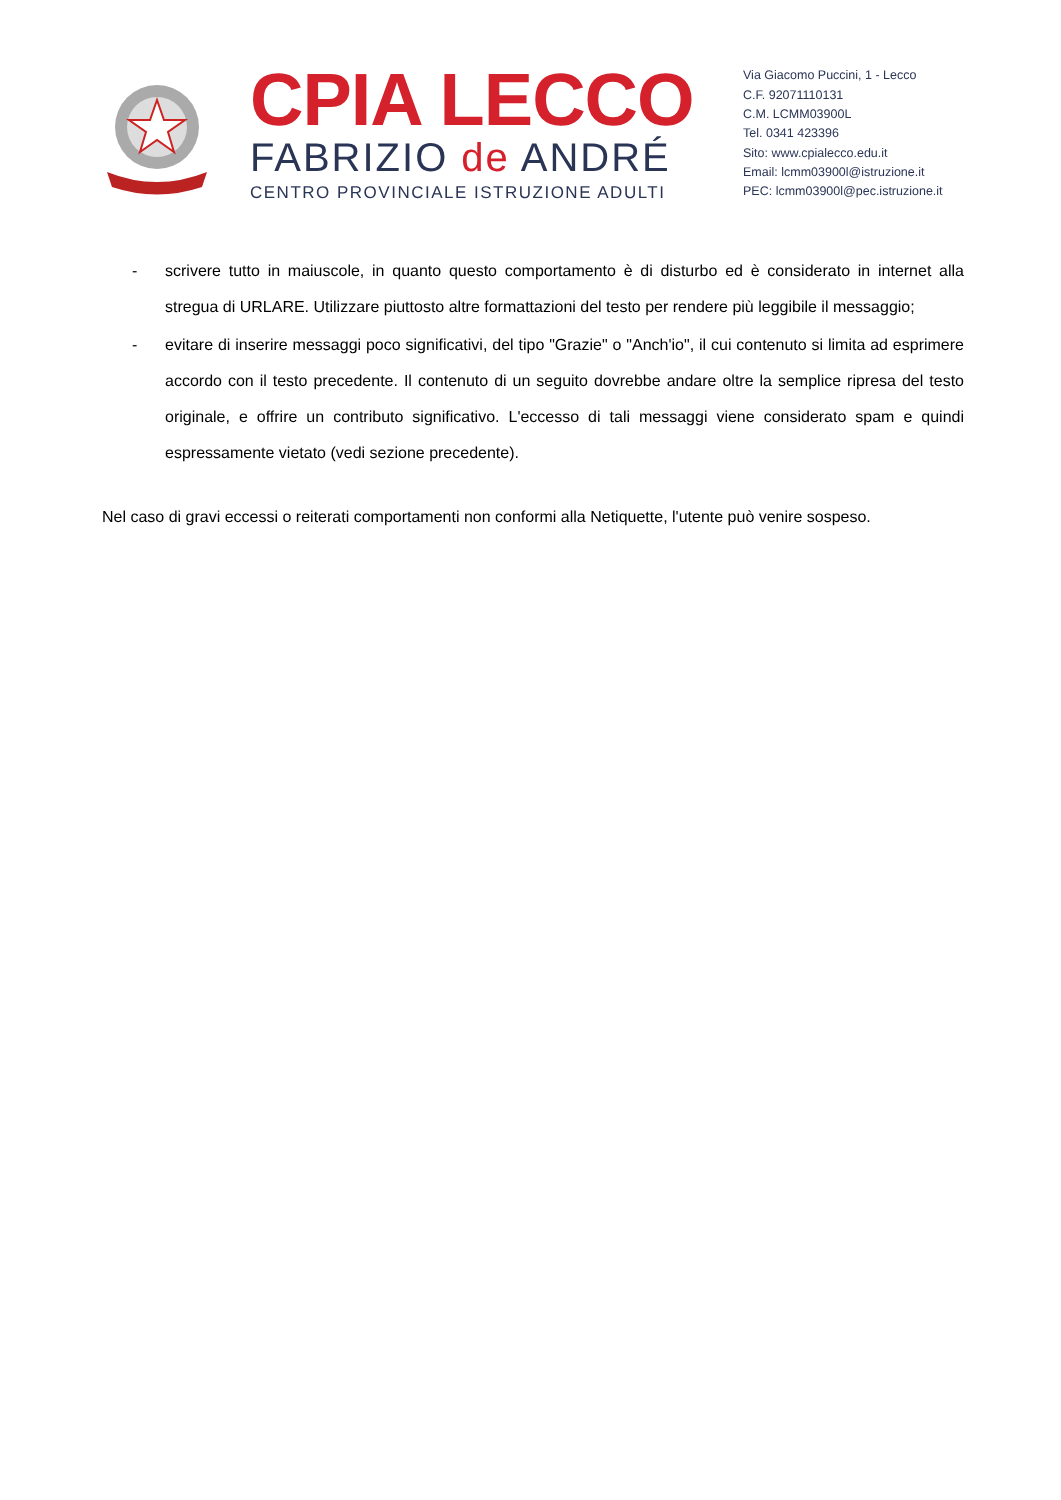CPIA LECCO
FABRIZIO de ANDRÉ
CENTRO PROVINCIALE ISTRUZIONE ADULTI
Via Giacomo Puccini, 1 - Lecco
C.F. 92071110131
C.M. LCMM03900L
Tel. 0341 423396
Sito: www.cpialecco.edu.it
Email: lcmm03900l@istruzione.it
PEC: lcmm03900l@pec.istruzione.it
- scrivere tutto in maiuscole, in quanto questo comportamento è di disturbo ed è considerato in internet alla stregua di URLARE. Utilizzare piuttosto altre formattazioni del testo per rendere più leggibile il messaggio;
- evitare di inserire messaggi poco significativi, del tipo "Grazie" o "Anch'io", il cui contenuto si limita ad esprimere accordo con il testo precedente. Il contenuto di un seguito dovrebbe andare oltre la semplice ripresa del testo originale, e offrire un contributo significativo. L'eccesso di tali messaggi viene considerato spam e quindi espressamente vietato (vedi sezione precedente).
Nel caso di gravi eccessi o reiterati comportamenti non conformi alla Netiquette, l'utente può venire sospeso.